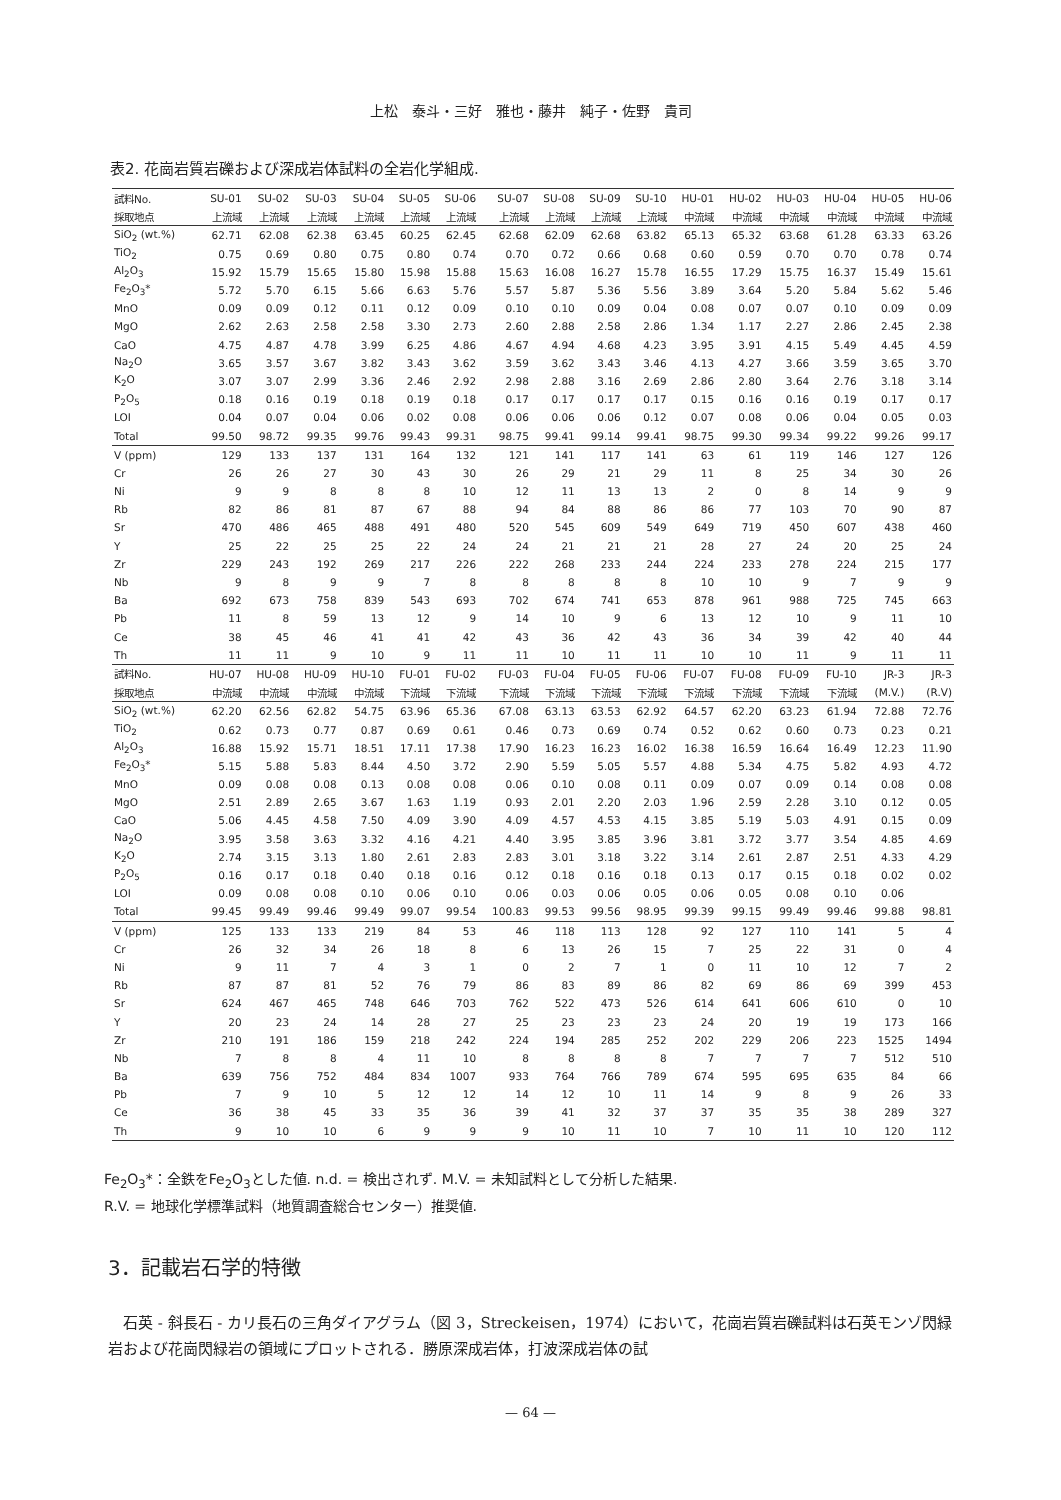上松　泰斗・三好　雅也・藤井　純子・佐野　貴司
表2. 花崗岩質岩礫および深成岩体試料の全岩化学組成.
| 試料No. | SU-01 | SU-02 | SU-03 | SU-04 | SU-05 | SU-06 | SU-07 | SU-08 | SU-09 | SU-10 | HU-01 | HU-02 | HU-03 | HU-04 | HU-05 | HU-06 |
| --- | --- | --- | --- | --- | --- | --- | --- | --- | --- | --- | --- | --- | --- | --- | --- | --- |
| 採取地点 | 上流域 | 上流域 | 上流域 | 上流域 | 上流域 | 上流域 | 上流域 | 上流域 | 上流域 | 上流域 | 中流域 | 中流域 | 中流域 | 中流域 | 中流域 | 中流域 |
| SiO<sub>2</sub> (wt.%) | 62.71 | 62.08 | 62.38 | 63.45 | 60.25 | 62.45 | 62.68 | 62.09 | 62.68 | 63.82 | 65.13 | 65.32 | 63.68 | 61.28 | 63.33 | 63.26 |
| TiO<sub>2</sub> | 0.75 | 0.69 | 0.80 | 0.75 | 0.80 | 0.74 | 0.70 | 0.72 | 0.66 | 0.68 | 0.60 | 0.59 | 0.70 | 0.70 | 0.78 | 0.74 |
| Al<sub>2</sub>O<sub>3</sub> | 15.92 | 15.79 | 15.65 | 15.80 | 15.98 | 15.88 | 15.63 | 16.08 | 16.27 | 15.78 | 16.55 | 17.29 | 15.75 | 16.37 | 15.49 | 15.61 |
| Fe<sub>2</sub>O<sub>3</sub>* | 5.72 | 5.70 | 6.15 | 5.66 | 6.63 | 5.76 | 5.57 | 5.87 | 5.36 | 5.56 | 3.89 | 3.64 | 5.20 | 5.84 | 5.62 | 5.46 |
| MnO | 0.09 | 0.09 | 0.12 | 0.11 | 0.12 | 0.09 | 0.10 | 0.10 | 0.09 | 0.04 | 0.08 | 0.07 | 0.07 | 0.10 | 0.09 | 0.09 |
| MgO | 2.62 | 2.63 | 2.58 | 2.58 | 3.30 | 2.73 | 2.60 | 2.88 | 2.58 | 2.86 | 1.34 | 1.17 | 2.27 | 2.86 | 2.45 | 2.38 |
| CaO | 4.75 | 4.87 | 4.78 | 3.99 | 6.25 | 4.86 | 4.67 | 4.94 | 4.68 | 4.23 | 3.95 | 3.91 | 4.15 | 5.49 | 4.45 | 4.59 |
| Na<sub>2</sub>O | 3.65 | 3.57 | 3.67 | 3.82 | 3.43 | 3.62 | 3.59 | 3.62 | 3.43 | 3.46 | 4.13 | 4.27 | 3.66 | 3.59 | 3.65 | 3.70 |
| K<sub>2</sub>O | 3.07 | 3.07 | 2.99 | 3.36 | 2.46 | 2.92 | 2.98 | 2.88 | 3.16 | 2.69 | 2.86 | 2.80 | 3.64 | 2.76 | 3.18 | 3.14 |
| P<sub>2</sub>O<sub>5</sub> | 0.18 | 0.16 | 0.19 | 0.18 | 0.19 | 0.18 | 0.17 | 0.17 | 0.17 | 0.17 | 0.15 | 0.16 | 0.16 | 0.19 | 0.17 | 0.17 |
| LOI | 0.04 | 0.07 | 0.04 | 0.06 | 0.02 | 0.08 | 0.06 | 0.06 | 0.06 | 0.12 | 0.07 | 0.08 | 0.06 | 0.04 | 0.05 | 0.03 |
| Total | 99.50 | 98.72 | 99.35 | 99.76 | 99.43 | 99.31 | 98.75 | 99.41 | 99.14 | 99.41 | 98.75 | 99.30 | 99.34 | 99.22 | 99.26 | 99.17 |
| V (ppm) | 129 | 133 | 137 | 131 | 164 | 132 | 121 | 141 | 117 | 141 | 63 | 61 | 119 | 146 | 127 | 126 |
| Cr | 26 | 26 | 27 | 30 | 43 | 30 | 26 | 29 | 21 | 29 | 11 | 8 | 25 | 34 | 30 | 26 |
| Ni | 9 | 9 | 8 | 8 | 8 | 10 | 12 | 11 | 13 | 13 | 2 | 0 | 8 | 14 | 9 | 9 |
| Rb | 82 | 86 | 81 | 87 | 67 | 88 | 94 | 84 | 88 | 86 | 86 | 77 | 103 | 70 | 90 | 87 |
| Sr | 470 | 486 | 465 | 488 | 491 | 480 | 520 | 545 | 609 | 549 | 649 | 719 | 450 | 607 | 438 | 460 |
| Y | 25 | 22 | 25 | 25 | 22 | 24 | 24 | 21 | 21 | 21 | 28 | 27 | 24 | 20 | 25 | 24 |
| Zr | 229 | 243 | 192 | 269 | 217 | 226 | 222 | 268 | 233 | 244 | 224 | 233 | 278 | 224 | 215 | 177 |
| Nb | 9 | 8 | 9 | 9 | 7 | 8 | 8 | 8 | 8 | 8 | 10 | 10 | 9 | 7 | 9 | 9 |
| Ba | 692 | 673 | 758 | 839 | 543 | 693 | 702 | 674 | 741 | 653 | 878 | 961 | 988 | 725 | 745 | 663 |
| Pb | 11 | 8 | 59 | 13 | 12 | 9 | 14 | 10 | 9 | 6 | 13 | 12 | 10 | 9 | 11 | 10 |
| Ce | 38 | 45 | 46 | 41 | 41 | 42 | 43 | 36 | 42 | 43 | 36 | 34 | 39 | 42 | 40 | 44 |
| Th | 11 | 11 | 9 | 10 | 9 | 11 | 11 | 10 | 11 | 11 | 10 | 10 | 11 | 9 | 11 | 11 |
| 試料No. | HU-07 | HU-08 | HU-09 | HU-10 | FU-01 | FU-02 | FU-03 | FU-04 | FU-05 | FU-06 | FU-07 | FU-08 | FU-09 | FU-10 | JR-3 | JR-3 |
| 採取地点 | 中流域 | 中流域 | 中流域 | 中流域 | 下流域 | 下流域 | 下流域 | 下流域 | 下流域 | 下流域 | 下流域 | 下流域 | 下流域 | 下流域 | (M.V.) | (R.V) |
| SiO<sub>2</sub> (wt.%) | 62.20 | 62.56 | 62.82 | 54.75 | 63.96 | 65.36 | 67.08 | 63.13 | 63.53 | 62.92 | 64.57 | 62.20 | 63.23 | 61.94 | 72.88 | 72.76 |
| TiO<sub>2</sub> | 0.62 | 0.73 | 0.77 | 0.87 | 0.69 | 0.61 | 0.46 | 0.73 | 0.69 | 0.74 | 0.52 | 0.62 | 0.60 | 0.73 | 0.23 | 0.21 |
| Al<sub>2</sub>O<sub>3</sub> | 16.88 | 15.92 | 15.71 | 18.51 | 17.11 | 17.38 | 17.90 | 16.23 | 16.23 | 16.02 | 16.38 | 16.59 | 16.64 | 16.49 | 12.23 | 11.90 |
| Fe<sub>2</sub>O<sub>3</sub>* | 5.15 | 5.88 | 5.83 | 8.44 | 4.50 | 3.72 | 2.90 | 5.59 | 5.05 | 5.57 | 4.88 | 5.34 | 4.75 | 5.82 | 4.93 | 4.72 |
| MnO | 0.09 | 0.08 | 0.08 | 0.13 | 0.08 | 0.08 | 0.06 | 0.10 | 0.08 | 0.11 | 0.09 | 0.07 | 0.09 | 0.14 | 0.08 | 0.08 |
| MgO | 2.51 | 2.89 | 2.65 | 3.67 | 1.63 | 1.19 | 0.93 | 2.01 | 2.20 | 2.03 | 1.96 | 2.59 | 2.28 | 3.10 | 0.12 | 0.05 |
| CaO | 5.06 | 4.45 | 4.58 | 7.50 | 4.09 | 3.90 | 4.09 | 4.57 | 4.53 | 4.15 | 3.85 | 5.19 | 5.03 | 4.91 | 0.15 | 0.09 |
| Na<sub>2</sub>O | 3.95 | 3.58 | 3.63 | 3.32 | 4.16 | 4.21 | 4.40 | 3.95 | 3.85 | 3.96 | 3.81 | 3.72 | 3.77 | 3.54 | 4.85 | 4.69 |
| K<sub>2</sub>O | 2.74 | 3.15 | 3.13 | 1.80 | 2.61 | 2.83 | 2.83 | 3.01 | 3.18 | 3.22 | 3.14 | 2.61 | 2.87 | 2.51 | 4.33 | 4.29 |
| P<sub>2</sub>O<sub>5</sub> | 0.16 | 0.17 | 0.18 | 0.40 | 0.18 | 0.16 | 0.12 | 0.18 | 0.16 | 0.18 | 0.13 | 0.17 | 0.15 | 0.18 | 0.02 | 0.02 |
| LOI | 0.09 | 0.08 | 0.08 | 0.10 | 0.06 | 0.10 | 0.06 | 0.03 | 0.06 | 0.05 | 0.06 | 0.05 | 0.08 | 0.10 | 0.06 | |
| Total | 99.45 | 99.49 | 99.46 | 99.49 | 99.07 | 99.54 | 100.83 | 99.53 | 99.56 | 98.95 | 99.39 | 99.15 | 99.49 | 99.46 | 99.88 | 98.81 |
| V (ppm) | 125 | 133 | 133 | 219 | 84 | 53 | 46 | 118 | 113 | 128 | 92 | 127 | 110 | 141 | 5 | 4 |
| Cr | 26 | 32 | 34 | 26 | 18 | 8 | 6 | 13 | 26 | 15 | 7 | 25 | 22 | 31 | 0 | 4 |
| Ni | 9 | 11 | 7 | 4 | 3 | 1 | 0 | 2 | 7 | 1 | 0 | 11 | 10 | 12 | 7 | 2 |
| Rb | 87 | 87 | 81 | 52 | 76 | 79 | 86 | 83 | 89 | 86 | 82 | 69 | 86 | 69 | 399 | 453 |
| Sr | 624 | 467 | 465 | 748 | 646 | 703 | 762 | 522 | 473 | 526 | 614 | 641 | 606 | 610 | 0 | 10 |
| Y | 20 | 23 | 24 | 14 | 28 | 27 | 25 | 23 | 23 | 23 | 24 | 20 | 19 | 19 | 173 | 166 |
| Zr | 210 | 191 | 186 | 159 | 218 | 242 | 224 | 194 | 285 | 252 | 202 | 229 | 206 | 223 | 1525 | 1494 |
| Nb | 7 | 8 | 8 | 4 | 11 | 10 | 8 | 8 | 8 | 8 | 7 | 7 | 7 | 7 | 512 | 510 |
| Ba | 639 | 756 | 752 | 484 | 834 | 1007 | 933 | 764 | 766 | 789 | 674 | 595 | 695 | 635 | 84 | 66 |
| Pb | 7 | 9 | 10 | 5 | 12 | 12 | 14 | 12 | 10 | 11 | 14 | 9 | 8 | 9 | 26 | 33 |
| Ce | 36 | 38 | 45 | 33 | 35 | 36 | 39 | 41 | 32 | 37 | 37 | 35 | 35 | 38 | 289 | 327 |
| Th | 9 | 10 | 10 | 6 | 9 | 9 | 9 | 10 | 11 | 10 | 7 | 10 | 11 | 10 | 120 | 112 |
Fe<sub>2</sub>O<sub>3</sub>*：全鉄をFe<sub>2</sub>O<sub>3</sub>とした値. n.d. = 検出されず. M.V. = 未知試料として分析した結果.
R.V. = 地球化学標準試料（地質調査総合センター）推奨値.
3．記載岩石学的特徴
石英 - 斜長石 - カリ長石の三角ダイアグラム（図 3，Streckeisen，1974）において，花崗岩質岩礫試料は石英モンゾ閃緑岩および花崗閃緑岩の領域にプロットされる．勝原深成岩体，打波深成岩体の試
— 64 —